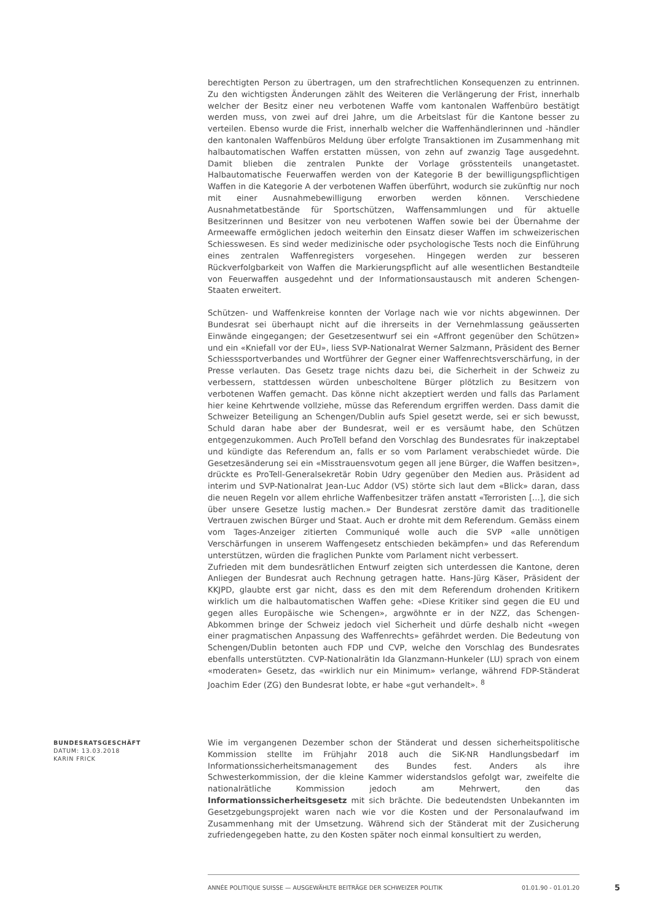berechtigten Person zu übertragen, um den strafrechtlichen Konsequenzen zu entrinnen. Zu den wichtigsten Änderungen zählt des Weiteren die Verlängerung der Frist, innerhalb welcher der Besitz einer neu verbotenen Waffe vom kantonalen Waffenbüro bestätigt werden muss, von zwei auf drei Jahre, um die Arbeitslast für die Kantone besser zu verteilen. Ebenso wurde die Frist, innerhalb welcher die Waffenhändlerinnen und -händler den kantonalen Waffenbüros Meldung über erfolgte Transaktionen im Zusammenhang mit halbautomatischen Waffen erstatten müssen, von zehn auf zwanzig Tage ausgedehnt. Damit blieben die zentralen Punkte der Vorlage grösstenteils unangetastet. Halbautomatische Feuerwaffen werden von der Kategorie B der bewilligungspflichtigen Waffen in die Kategorie A der verbotenen Waffen überführt, wodurch sie zukünftig nur noch mit einer Ausnahmebewilligung erworben werden können. Verschiedene Ausnahmetatbestände für Sportschützen, Waffensammlungen und für aktuelle Besitzerinnen und Besitzer von neu verbotenen Waffen sowie bei der Übernahme der Armeewaffe ermöglichen jedoch weiterhin den Einsatz dieser Waffen im schweizerischen Schiesswesen. Es sind weder medizinische oder psychologische Tests noch die Einführung eines zentralen Waffenregisters vorgesehen. Hingegen werden zur besseren Rückverfolgbarkeit von Waffen die Markierungspflicht auf alle wesentlichen Bestandteile von Feuerwaffen ausgedehnt und der Informationsaustausch mit anderen Schengen-Staaten erweitert.
Schützen- und Waffenkreise konnten der Vorlage nach wie vor nichts abgewinnen. Der Bundesrat sei überhaupt nicht auf die ihrerseits in der Vernehmlassung geäusserten Einwände eingegangen; der Gesetzesentwurf sei ein «Affront gegenüber den Schützen» und ein «Kniefall vor der EU», liess SVP-Nationalrat Werner Salzmann, Präsident des Berner Schiesssportverbandes und Wortführer der Gegner einer Waffenrechtsverschärfung, in der Presse verlauten. Das Gesetz trage nichts dazu bei, die Sicherheit in der Schweiz zu verbessern, stattdessen würden unbescholtene Bürger plötzlich zu Besitzern von verbotenen Waffen gemacht. Das könne nicht akzeptiert werden und falls das Parlament hier keine Kehrtwende vollziehe, müsse das Referendum ergriffen werden. Dass damit die Schweizer Beteiligung an Schengen/Dublin aufs Spiel gesetzt werde, sei er sich bewusst, Schuld daran habe aber der Bundesrat, weil er es versäumt habe, den Schützen entgegenzukommen. Auch ProTell befand den Vorschlag des Bundesrates für inakzeptabel und kündigte das Referendum an, falls er so vom Parlament verabschiedet würde. Die Gesetzesänderung sei ein «Misstrauensvotum gegen all jene Bürger, die Waffen besitzen», drückte es ProTell-Generalsekretär Robin Udry gegenüber den Medien aus. Präsident ad interim und SVP-Nationalrat Jean-Luc Addor (VS) störte sich laut dem «Blick» daran, dass die neuen Regeln vor allem ehrliche Waffenbesitzer träfen anstatt «Terroristen [...], die sich über unsere Gesetze lustig machen.» Der Bundesrat zerstöre damit das traditionelle Vertrauen zwischen Bürger und Staat. Auch er drohte mit dem Referendum. Gemäss einem vom Tages-Anzeiger zitierten Communiqué wolle auch die SVP «alle unnötigen Verschärfungen in unserem Waffengesetz entschieden bekämpfen» und das Referendum unterstützen, würden die fraglichen Punkte vom Parlament nicht verbessert.
Zufrieden mit dem bundesrätlichen Entwurf zeigten sich unterdessen die Kantone, deren Anliegen der Bundesrat auch Rechnung getragen hatte. Hans-Jürg Käser, Präsident der KKJPD, glaubte erst gar nicht, dass es den mit dem Referendum drohenden Kritikern wirklich um die halbautomatischen Waffen gehe: «Diese Kritiker sind gegen die EU und gegen alles Europäische wie Schengen», argwöhnte er in der NZZ, das Schengen-Abkommen bringe der Schweiz jedoch viel Sicherheit und dürfe deshalb nicht «wegen einer pragmatischen Anpassung des Waffenrechts» gefährdet werden. Die Bedeutung von Schengen/Dublin betonten auch FDP und CVP, welche den Vorschlag des Bundesrates ebenfalls unterstützten. CVP-Nationalrätin Ida Glanzmann-Hunkeler (LU) sprach von einem «moderaten» Gesetz, das «wirklich nur ein Minimum» verlange, während FDP-Ständerat Joachim Eder (ZG) den Bundesrat lobte, er habe «gut verhandelt». <sup>8</sup>
BUNDESRATSGESCHÄFT
DATUM: 13.03.2018
KARIN FRICK
Wie im vergangenen Dezember schon der Ständerat und dessen sicherheitspolitische Kommission stellte im Frühjahr 2018 auch die SiK-NR Handlungsbedarf im Informationssicherheitsmanagement des Bundes fest. Anders als ihre Schwesterkommission, der die kleine Kammer widerstandslos gefolgt war, zweifelte die nationalrätliche Kommission jedoch am Mehrwert, den das Informationssicherheitsgesetz mit sich brächte. Die bedeutendsten Unbekannten im Gesetzgebungsprojekt waren nach wie vor die Kosten und der Personalaufwand im Zusammenhang mit der Umsetzung. Während sich der Ständerat mit der Zusicherung zufriedengegeben hatte, zu den Kosten später noch einmal konsultiert zu werden,
ANNÉE POLITIQUE SUISSE — AUSGEWÄHLTE BEITRÄGE DER SCHWEIZER POLITIK 01.01.90 - 01.01.20 5